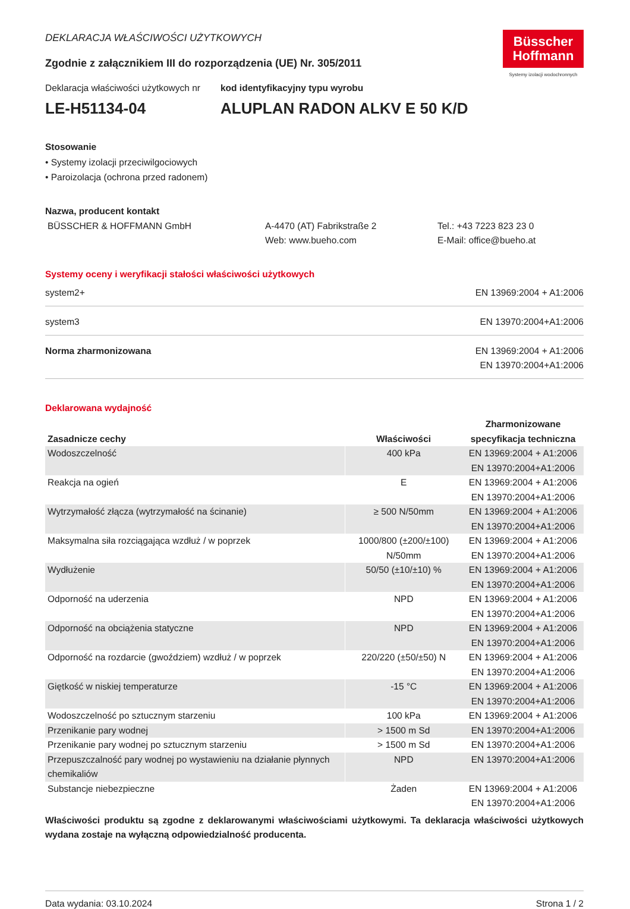Büsscher
Hoffmann
Systemy izolacji wodochronnych
DEKLARACJA WŁAŚCIWOŚCI UŻYTKOWYCH
Zgodnie z załącznikiem III do rozporządzenia (UE) Nr. 305/2011
Deklaracja właściwości użytkowych nr
LE-H51134-04
kod identyfikacyjny typu wyrobu
ALUPLAN RADON ALKV E 50 K/D
Stosowanie
• Systemy izolacji przeciwilgociowych
• Paroizolacja (ochrona przed radonem)
Nazwa, producent kontakt
BÜSSCHER & HOFFMANN GmbH A-4470 (AT) Fabrikstraße 2
Web: www.bueho.com
Tel.: +43 7223 823 23 0
E-Mail: office@bueho.at
Systemy oceny i weryfikacji stałości właściwości użytkowych
system2+ EN 13969:2004 + A1:2006
system3 EN 13970:2004+A1:2006
Norma zharmonizowana EN 13969:2004 + A1:2006
EN 13970:2004+A1:2006
Deklarowana wydajność
| Zasadnicze cechy | Właściwości | Zharmonizowane specyfikacja techniczna |
| --- | --- | --- |
| Wodoszczelność | 400 kPa | EN 13969:2004 + A1:2006 EN 13970:2004+A1:2006 |
| Reakcja na ogień | E | EN 13969:2004 + A1:2006 EN 13970:2004+A1:2006 |
| Wytrzymałość złącza (wytrzymałość na ścinanie) | ≥ 500 N/50mm | EN 13969:2004 + A1:2006 EN 13970:2004+A1:2006 |
| Maksymalna siła rozciągająca wzdłuż / w poprzek | 1000/800 (±200/±100) N/50mm | EN 13969:2004 + A1:2006 EN 13970:2004+A1:2006 |
| Wydłużenie | 50/50 (±10/±10) % | EN 13969:2004 + A1:2006 EN 13970:2004+A1:2006 |
| Odporność na uderzenia | NPD | EN 13969:2004 + A1:2006 EN 13970:2004+A1:2006 |
| Odporność na obciążenia statyczne | NPD | EN 13969:2004 + A1:2006 EN 13970:2004+A1:2006 |
| Odporność na rozdarcie (gwoździem) wzdłuż / w poprzek | 220/220 (±50/±50) N | EN 13969:2004 + A1:2006 EN 13970:2004+A1:2006 |
| Giętkość w niskiej temperaturze | -15 °C | EN 13969:2004 + A1:2006 EN 13970:2004+A1:2006 |
| Wodoszczelność po sztucznym starzeniu | 100 kPa | EN 13969:2004 + A1:2006 |
| Przenikanie pary wodnej | > 1500 m Sd | EN 13970:2004+A1:2006 |
| Przenikanie pary wodnej po sztucznym starzeniu | > 1500 m Sd | EN 13970:2004+A1:2006 |
| Przepuszczalność pary wodnej po wystawieniu na działanie płynnych chemikaliów | NPD | EN 13970:2004+A1:2006 |
| Substancje niebezpieczne | Żaden | EN 13969:2004 + A1:2006 EN 13970:2004+A1:2006 |
Właściwości produktu są zgodne z deklarowanymi właściwościami użytkowymi. Ta deklaracja właściwości użytkowych wydana zostaje na wyłączną odpowiedzialność producenta.
Data wydania: 03.10.2024 Strona 1 / 2